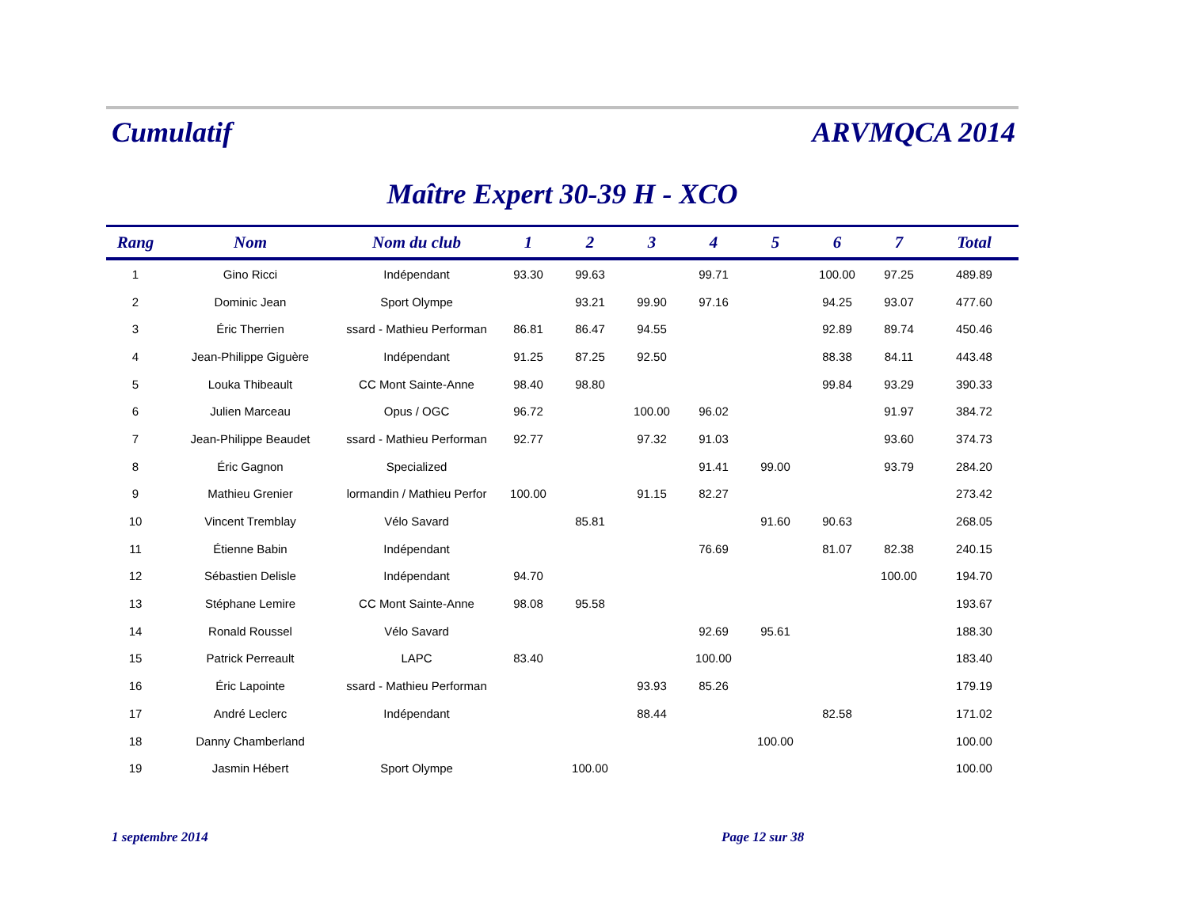Cumulatif
ARVMQCA 2014
Maître Expert 30-39 H - XCO
| Rang | Nom | Nom du club | 1 | 2 | 3 | 4 | 5 | 6 | 7 | Total |
| --- | --- | --- | --- | --- | --- | --- | --- | --- | --- | --- |
| 1 | Gino Ricci | Indépendant | 93.30 | 99.63 | | 99.71 | | 100.00 | 97.25 | 489.89 |
| 2 | Dominic Jean | Sport Olympe | | 93.21 | 99.90 | 97.16 | | 94.25 | 93.07 | 477.60 |
| 3 | Éric Therrien | ssard - Mathieu Performan | 86.81 | 86.47 | 94.55 | | | 92.89 | 89.74 | 450.46 |
| 4 | Jean-Philippe Giguère | Indépendant | 91.25 | 87.25 | 92.50 | | | 88.38 | 84.11 | 443.48 |
| 5 | Louka Thibeault | CC Mont Sainte-Anne | 98.40 | 98.80 | | | | 99.84 | 93.29 | 390.33 |
| 6 | Julien Marceau | Opus / OGC | 96.72 | | 100.00 | 96.02 | | | 91.97 | 384.72 |
| 7 | Jean-Philippe Beaudet | ssard - Mathieu Performan | 92.77 | | 97.32 | 91.03 | | | 93.60 | 374.73 |
| 8 | Éric Gagnon | Specialized | | | | 91.41 | 99.00 | | 93.79 | 284.20 |
| 9 | Mathieu Grenier | lormandin / Mathieu Perfor | 100.00 | | 91.15 | 82.27 | | | | 273.42 |
| 10 | Vincent Tremblay | Vélo Savard | | 85.81 | | | 91.60 | 90.63 | | 268.05 |
| 11 | Étienne Babin | Indépendant | | | | 76.69 | | 81.07 | 82.38 | 240.15 |
| 12 | Sébastien Delisle | Indépendant | 94.70 | | | | | | 100.00 | 194.70 |
| 13 | Stéphane Lemire | CC Mont Sainte-Anne | 98.08 | 95.58 | | | | | | 193.67 |
| 14 | Ronald Roussel | Vélo Savard | | | | 92.69 | 95.61 | | | 188.30 |
| 15 | Patrick Perreault | LAPC | 83.40 | | | 100.00 | | | | 183.40 |
| 16 | Éric Lapointe | ssard - Mathieu Performan | | | 93.93 | 85.26 | | | | 179.19 |
| 17 | André Leclerc | Indépendant | | | 88.44 | | | 82.58 | | 171.02 |
| 18 | Danny Chamberland | | | | | | 100.00 | | | 100.00 |
| 19 | Jasmin Hébert | Sport Olympe | | 100.00 | | | | | | 100.00 |
1 septembre 2014 Page 12 sur 38